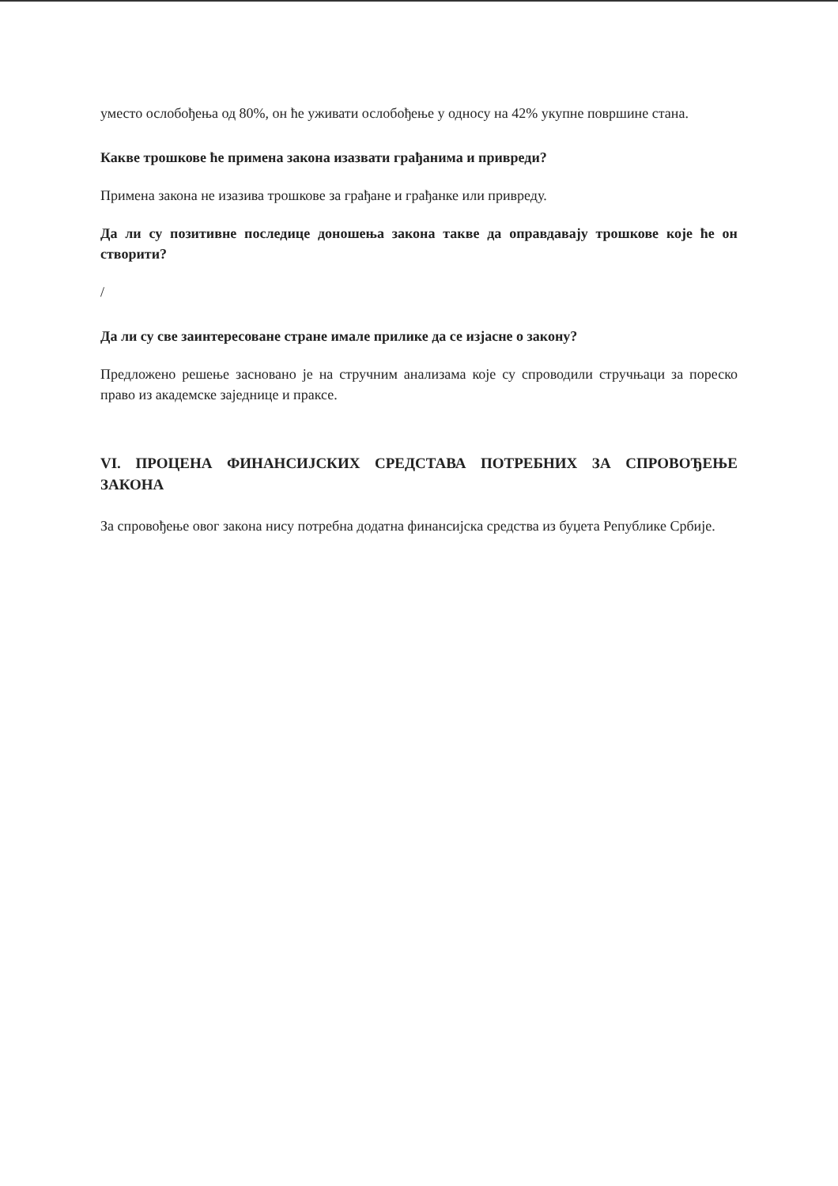уместо ослобођења од 80%, он ће уживати ослобођење у односу на 42% укупне површине стана.
Какве трошкове ће примена закона изазвати грађанима и привреди?
Примена закона не изазива трошкове за грађане и грађанке или привреду.
Да ли су позитивне последице доношења закона такве да оправдавају трошкове које ће он створити?
/
Да ли су све заинтересоване стране имале прилике да се изјасне о закону?
Предложено решење засновано је на стручним анализама које су спроводили стручњаци за пореско право из академске заједнице и праксе.
VI. ПРОЦЕНА ФИНАНСИЈСКИХ СРЕДСТАВА ПОТРЕБНИХ ЗА СПРОВОЂЕЊЕ ЗАКОНА
За спровођење овог закона нису потребна додатна финансијска средства из буџета Републике Србије.